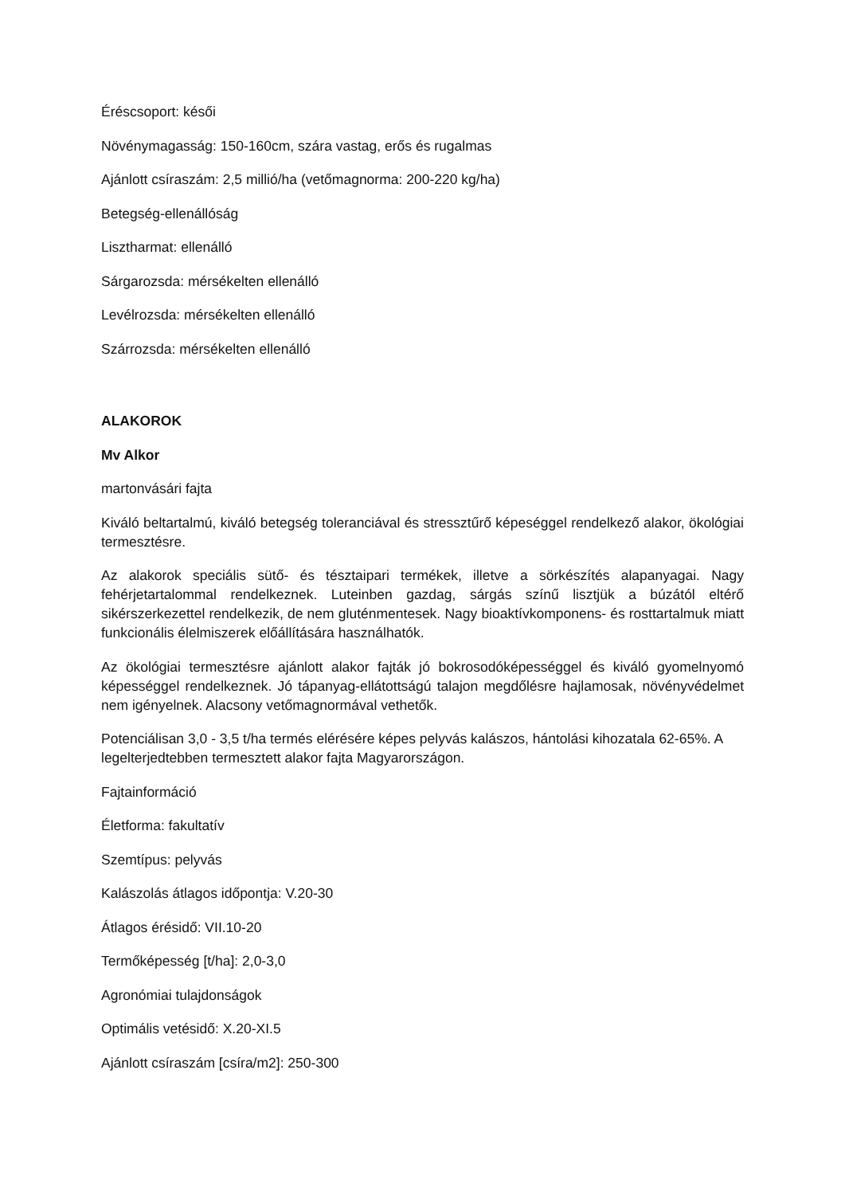Éréscsoport: késői
Növénymagasság: 150-160cm, szára vastag, erős és rugalmas
Ajánlott csíraszám: 2,5 millió/ha (vetőmagnorma: 200-220 kg/ha)
Betegség-ellenállóság
Lisztharmat: ellenálló
Sárgarozsda: mérsékelten ellenálló
Levélrozsda: mérsékelten ellenálló
Szárrozsda: mérsékelten ellenálló
ALAKOROK
Mv Alkor
martonvásári fajta
Kiváló beltartalmú, kiváló betegség toleranciával és stressztűrő képeséggel rendelkező alakor, ökológiai termesztésre.
Az alakorok speciális sütő- és tésztaipari termékek, illetve a sörkészítés alapanyagai. Nagy fehérjetartalommal rendelkeznek. Luteinben gazdag, sárgás színű lisztjük a búzától eltérő sikérszerkezettel rendelkezik, de nem gluténmentesek. Nagy bioaktívkomponens- és rosttartalmuk miatt funkcionális élelmiszerek előállítására használhatók.
Az ökológiai termesztésre ajánlott alakor fajták jó bokrosodóképességgel és kiváló gyomelnyomó képességgel rendelkeznek. Jó tápanyag-ellátottságú talajon megdőlésre hajlamosak, növényvédelmet nem igényelnek. Alacsony vetőmagnormával vethetők.
Potenciálisan 3,0 - 3,5 t/ha termés elérésére képes pelyvás kalászos, hántolási kihozatala 62-65%. A legelterjedtebben termesztett alakor fajta Magyarországon.
Fajtainformáció
Életforma: fakultatív
Szemtípus: pelyvás
Kalászolás átlagos időpontja: V.20-30
Átlagos érésidő: VII.10-20
Termőképesség [t/ha]: 2,0-3,0
Agronómiai tulajdonságok
Optimális vetésidő: X.20-XI.5
Ajánlott csíraszám [csíra/m2]: 250-300